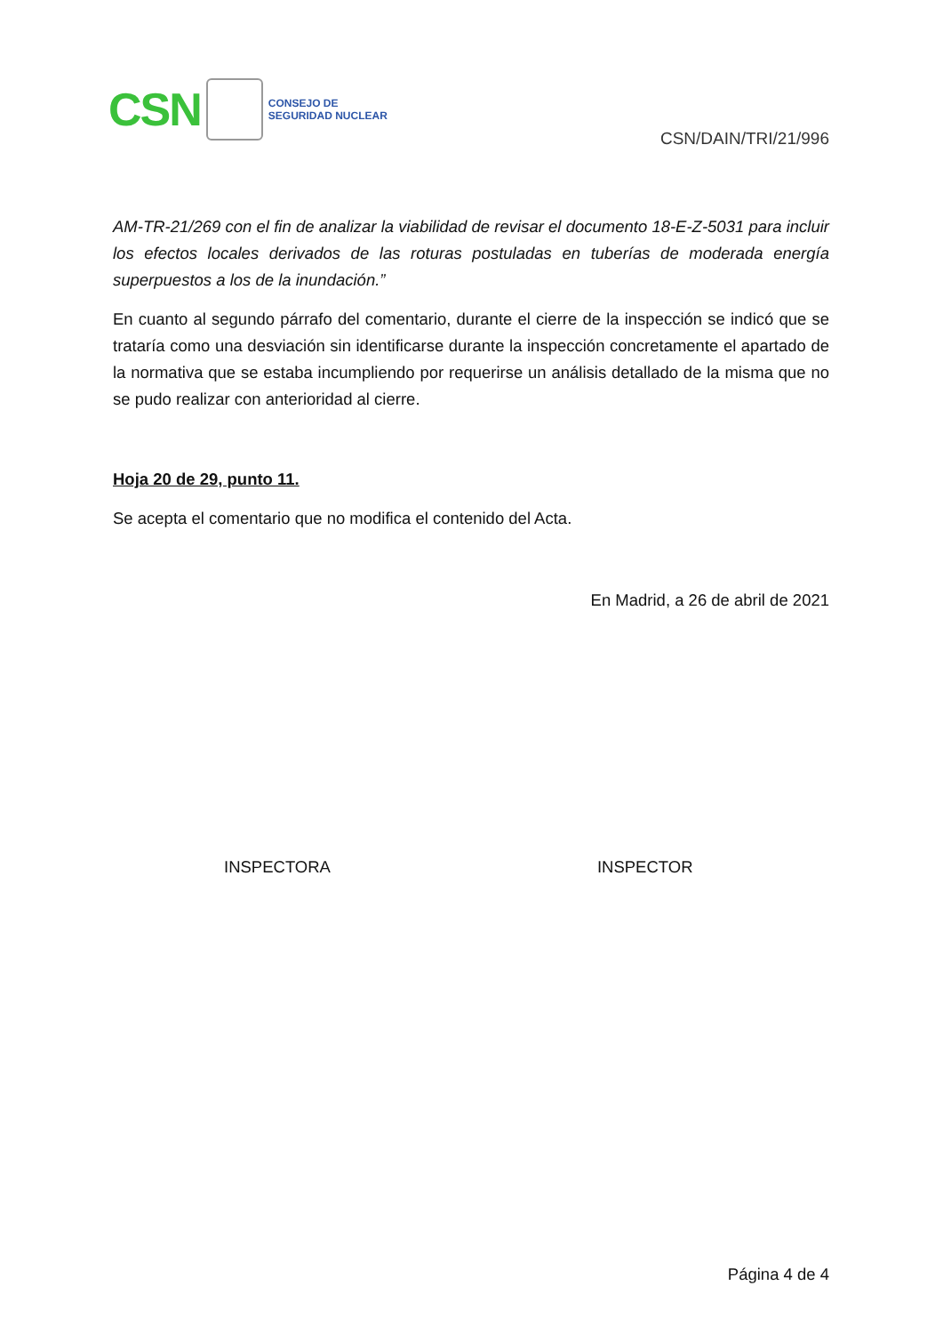CSN
CONSEJO DE
SEGURIDAD NUCLEAR
CSN/DAIN/TRI/21/996
AM-TR-21/269 con el fin de analizar la viabilidad de revisar el documento 18-E-Z-5031 para incluir los efectos locales derivados de las roturas postuladas en tuberías de moderada energía superpuestos a los de la inundación.”
En cuanto al segundo párrafo del comentario, durante el cierre de la inspección se indicó que se trataría como una desviación sin identificarse durante la inspección concretamente el apartado de la normativa que se estaba incumpliendo por requerirse un análisis detallado de la misma que no se pudo realizar con anterioridad al cierre.
Hoja 20 de 29, punto 11.
Se acepta el comentario que no modifica el contenido del Acta.
En Madrid, a 26 de abril de 2021
INSPECTORA INSPECTOR
Página 4 de 4